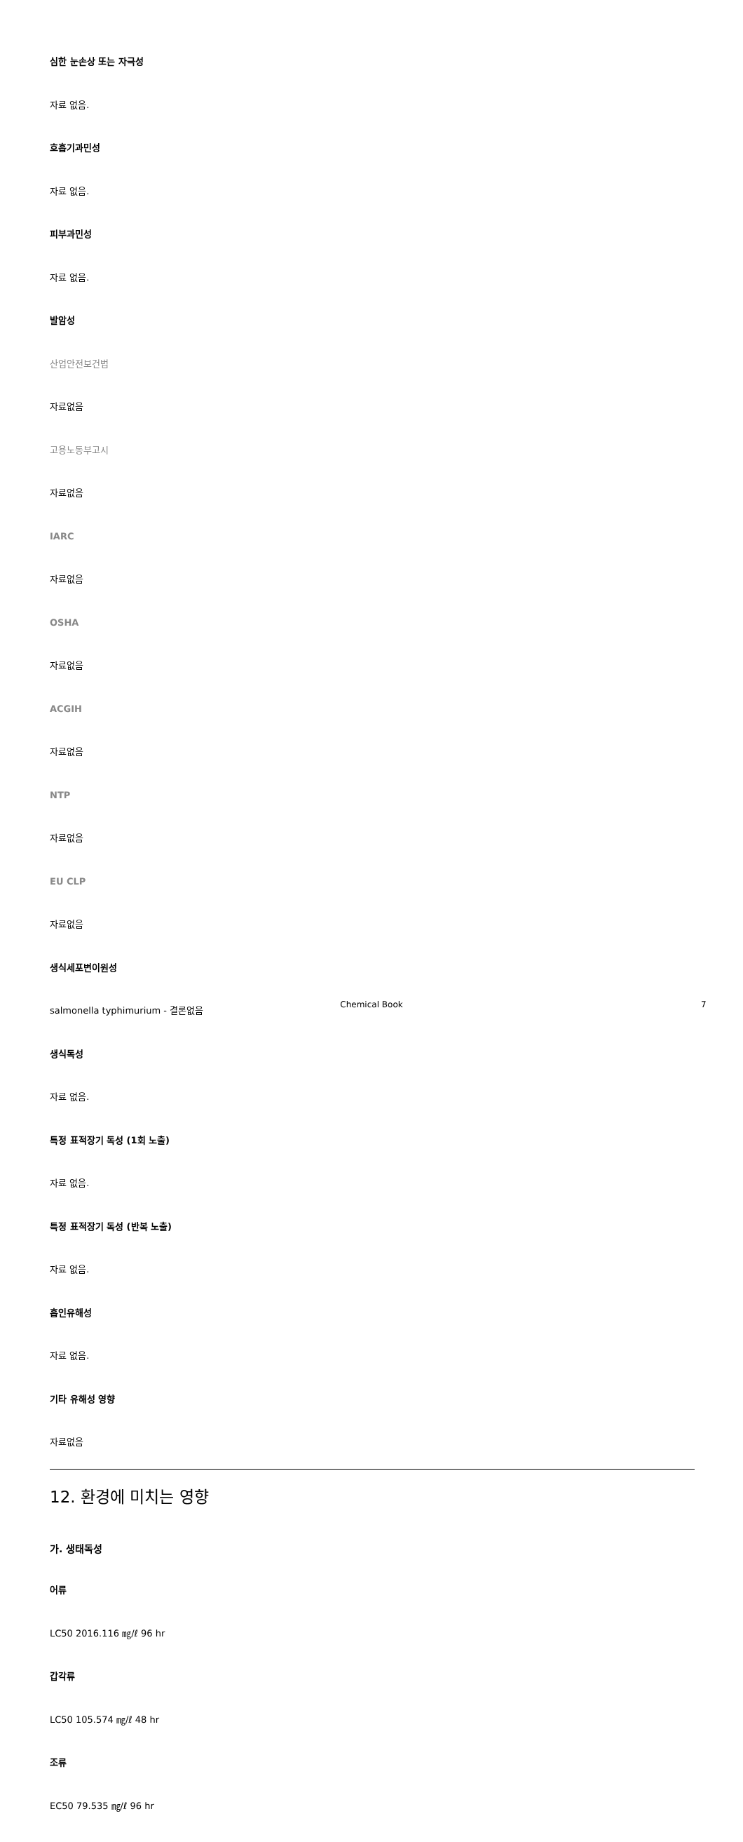심한 눈손상 또는 자극성
자료 없음.
호흡기과민성
자료 없음.
피부과민성
자료 없음.
발암성
산업안전보건법
자료없음
고용노동부고시
자료없음
IARC
자료없음
OSHA
자료없음
ACGIH
자료없음
NTP
자료없음
EU CLP
자료없음
생식세포변이원성
salmonella typhimurium - 결론없음
생식독성
자료 없음.
특정 표적장기 독성 (1회 노출)
자료 없음.
특정 표적장기 독성 (반복 노출)
자료 없음.
흡인유해성
자료 없음.
기타 유해성 영향
자료없음
12. 환경에 미치는 영향
가. 생태독성
어류
LC50 2016.116 ㎎/ℓ 96 hr
갑각류
LC50 105.574 ㎎/ℓ 48 hr
조류
EC50 79.535 ㎎/ℓ 96 hr
Chemical Book 7